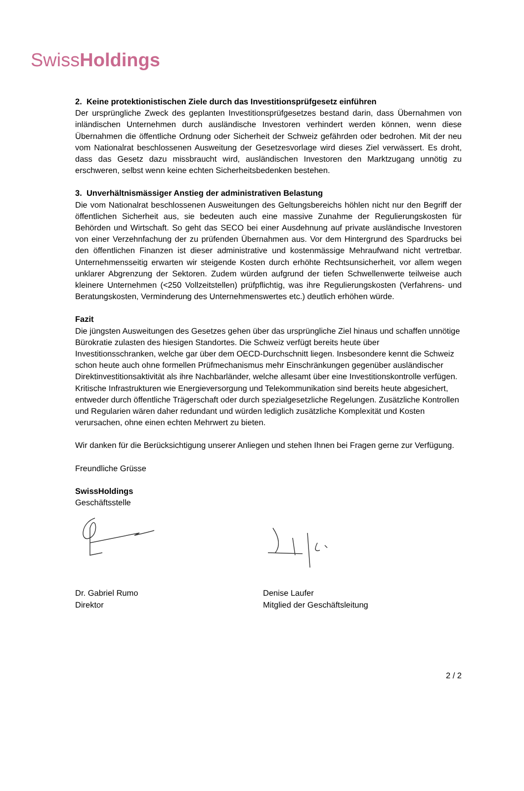SwissHoldings
2. Keine protektionistischen Ziele durch das Investitionsprüfgesetz einführen
Der ursprüngliche Zweck des geplanten Investitionsprüfgesetzes bestand darin, dass Übernahmen von inländischen Unternehmen durch ausländische Investoren verhindert werden können, wenn diese Übernahmen die öffentliche Ordnung oder Sicherheit der Schweiz gefährden oder bedrohen. Mit der neu vom Nationalrat beschlossenen Ausweitung der Gesetzesvorlage wird dieses Ziel verwässert. Es droht, dass das Gesetz dazu missbraucht wird, ausländischen Investoren den Marktzugang unnötig zu erschweren, selbst wenn keine echten Sicherheitsbedenken bestehen.
3. Unverhältnismässiger Anstieg der administrativen Belastung
Die vom Nationalrat beschlossenen Ausweitungen des Geltungsbereichs höhlen nicht nur den Begriff der öffentlichen Sicherheit aus, sie bedeuten auch eine massive Zunahme der Regulierungskosten für Behörden und Wirtschaft. So geht das SECO bei einer Ausdehnung auf private ausländische Investoren von einer Verzehnfachung der zu prüfenden Übernahmen aus. Vor dem Hintergrund des Spardrucks bei den öffentlichen Finanzen ist dieser administrative und kostenmässige Mehraufwand nicht vertretbar. Unternehmensseitig erwarten wir steigende Kosten durch erhöhte Rechtsunsicherheit, vor allem wegen unklarer Abgrenzung der Sektoren. Zudem würden aufgrund der tiefen Schwellenwerte teilweise auch kleinere Unternehmen (<250 Vollzeitstellen) prüfpflichtig, was ihre Regulierungskosten (Verfahrens- und Beratungskosten, Verminderung des Unternehmenswertes etc.) deutlich erhöhen würde.
Fazit
Die jüngsten Ausweitungen des Gesetzes gehen über das ursprüngliche Ziel hinaus und schaffen unnötige Bürokratie zulasten des hiesigen Standortes. Die Schweiz verfügt bereits heute über Investitionsschranken, welche gar über dem OECD-Durchschnitt liegen. Insbesondere kennt die Schweiz schon heute auch ohne formellen Prüfmechanismus mehr Einschränkungen gegenüber ausländischer Direktinvestitionsaktivität als ihre Nachbarländer, welche allesamt über eine Investitionskontrolle verfügen. Kritische Infrastrukturen wie Energieversorgung und Telekommunikation sind bereits heute abgesichert, entweder durch öffentliche Trägerschaft oder durch spezialgesetzliche Regelungen. Zusätzliche Kontrollen und Regularien wären daher redundant und würden lediglich zusätzliche Komplexität und Kosten verursachen, ohne einen echten Mehrwert zu bieten.
Wir danken für die Berücksichtigung unserer Anliegen und stehen Ihnen bei Fragen gerne zur Verfügung.
Freundliche Grüsse
SwissHoldings
Geschäftsstelle
Dr. Gabriel Rumo
Direktor
Denise Laufer
Mitglied der Geschäftsleitung
2 / 2